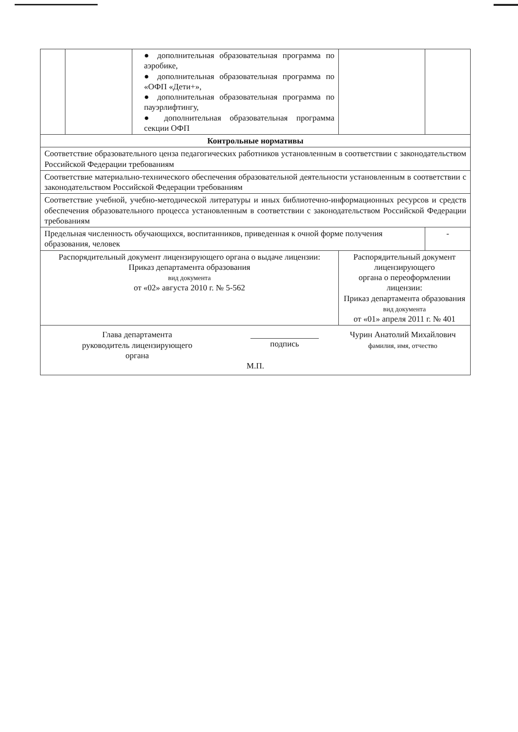| | | ● дополнительная образовательная программа по аэробике, ● дополнительная образовательная программа по «ОФП «Дети+», ● дополнительная образовательная программа по пауэрлифтингу, ● дополнительная образовательная программа секции ОФП | | |
| Контрольные нормативы | | | | |
| Соответствие образовательного ценза педагогических работников установленным в соответствии с законодательством Российской Федерации требованиям | | | | |
| Соответствие материально-технического обеспечения образовательной деятельности установленным в соответствии с законодательством Российской Федерации требованиям | | | | |
| Соответствие учебной, учебно-методической литературы и иных библиотечно-информационных ресурсов и средств обеспечения образовательного процесса установленным в соответствии с законодательством Российской Федерации требованиям | | | | |
| Предельная численность обучающихся, воспитанников, приведенная к очной форме получения образования, человек | | | | - |
| Распорядительный документ лицензирующего органа о выдаче лицензии: Приказ департамента образования вид документа от «02» августа 2010 г. № 5-562 | | | Распорядительный документ лицензирующего органа о переоформлении лицензии: Приказ департамента образования вид документа от «01» апреля 2011 г. № 401 | |
| Глава департамента руководитель лицензирующего органа подпись Чурин Анатолий Михайлович фамилия, имя, отчество М.П. | | | | |